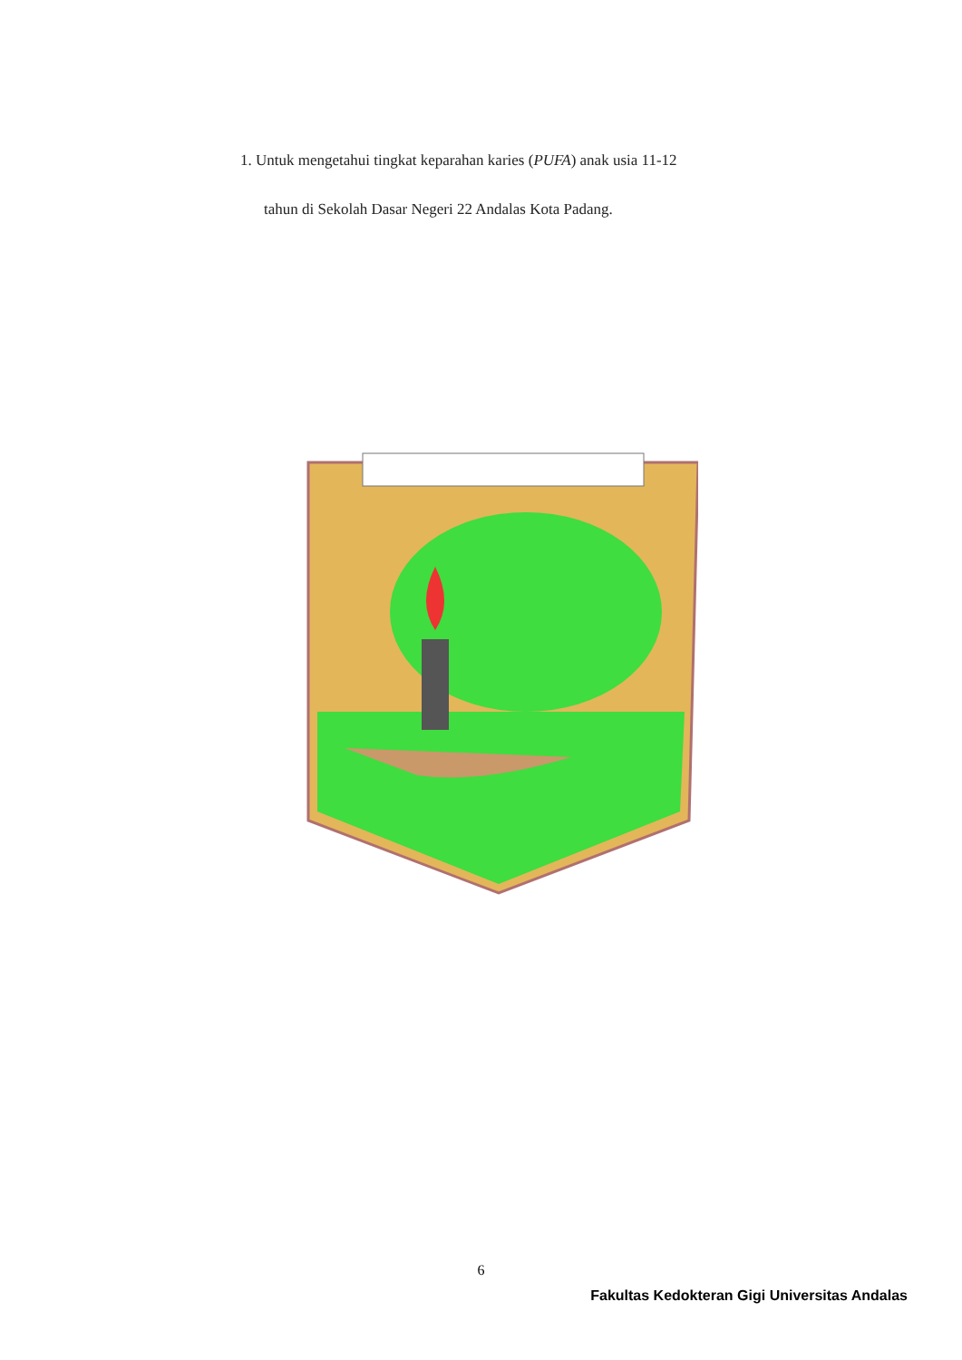1. Untuk mengetahui tingkat keparahan karies (PUFA) anak usia 11-12
tahun di Sekolah Dasar Negeri 22 Andalas Kota Padang.
6
Fakultas Kedokteran Gigi Universitas Andalas